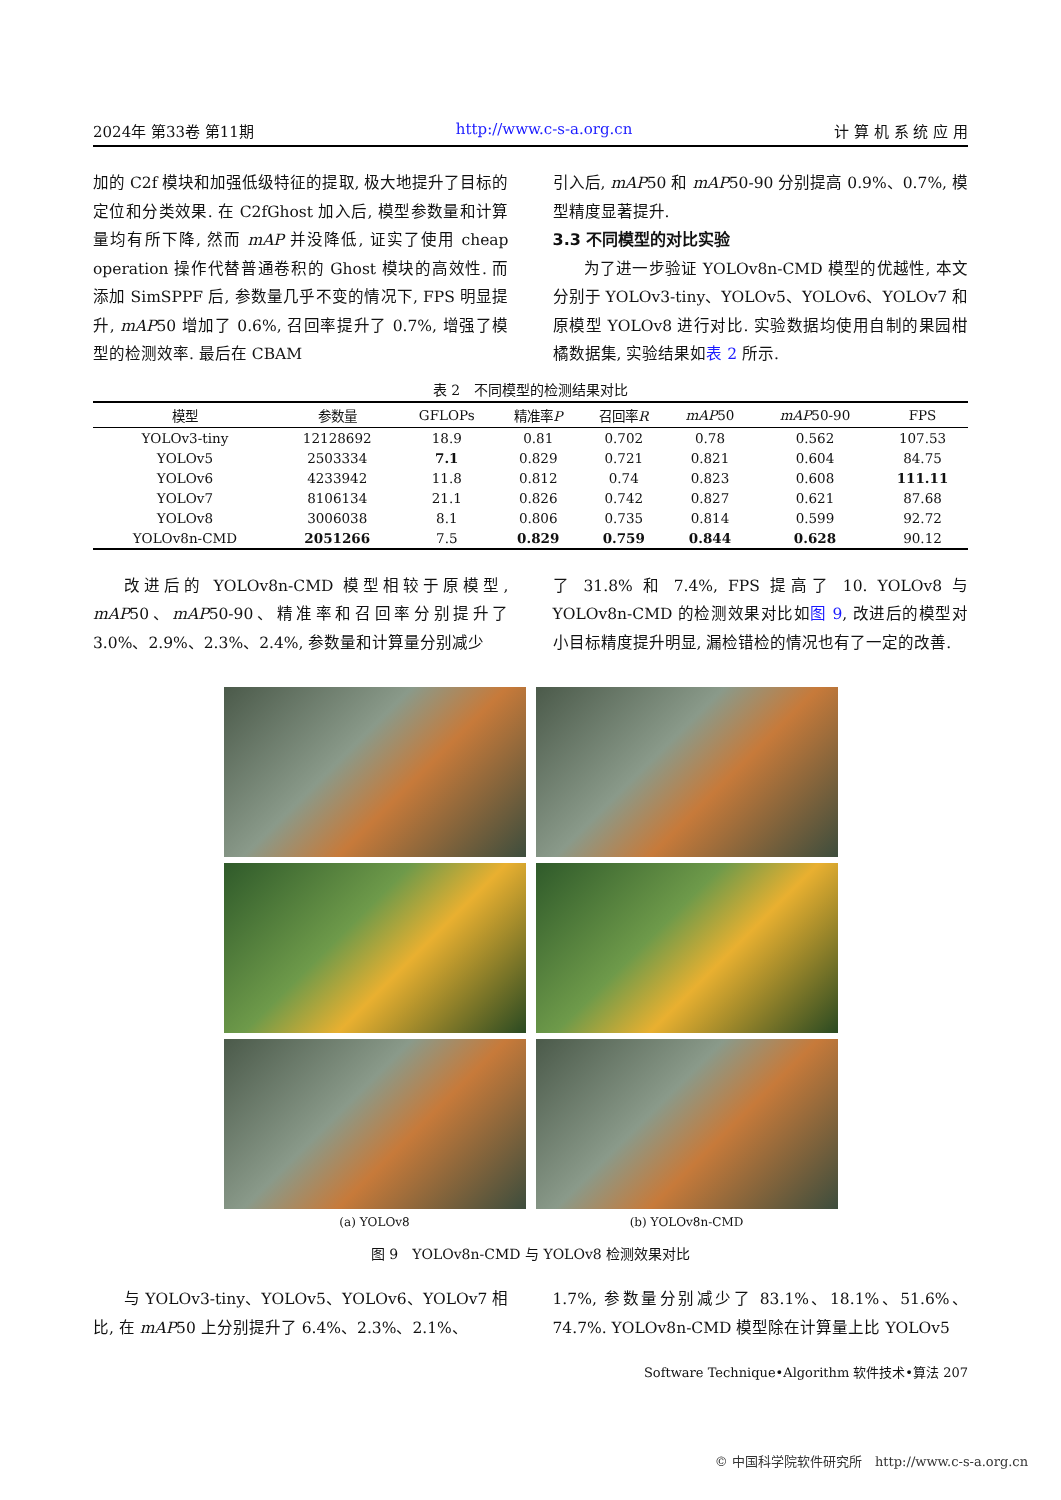2024年 第33卷 第11期 http://www.c-s-a.org.cn 计 算 机 系 统 应 用
加的 C2f 模块和加强低级特征的提取, 极大地提升了目标的定位和分类效果. 在 C2fGhost 加入后, 模型参数量和计算量均有所下降, 然而 mAP 并没降低, 证实了使用 cheap operation 操作代替普通卷积的 Ghost 模块的高效性. 而添加 SimSPPF 后, 参数量几乎不变的情况下, FPS 明显提升, mAP50 增加了 0.6%, 召回率提升了 0.7%, 增强了模型的检测效率. 最后在 CBAM
引入后, mAP50 和 mAP50-90 分别提高 0.9%、0.7%, 模型精度显著提升.
3.3 不同模型的对比实验
为了进一步验证 YOLOv8n-CMD 模型的优越性, 本文分别于 YOLOv3-tiny、YOLOv5、YOLOv6、YOLOv7 和原模型 YOLOv8 进行对比. 实验数据均使用自制的果园柑橘数据集, 实验结果如表 2 所示.
表 2　不同模型的检测结果对比
| 模型 | 参数量 | GFLOPs | 精准率 P | 召回率 R | mAP 50 | mAP 50-90 | FPS |
| --- | --- | --- | --- | --- | --- | --- | --- |
| YOLOv3-tiny | 12128692 | 18.9 | 0.81 | 0.702 | 0.78 | 0.562 | 107.53 |
| YOLOv5 | 2503334 | 7.1 | 0.829 | 0.721 | 0.821 | 0.604 | 84.75 |
| YOLOv6 | 4233942 | 11.8 | 0.812 | 0.74 | 0.823 | 0.608 | 111.11 |
| YOLOv7 | 8106134 | 21.1 | 0.826 | 0.742 | 0.827 | 0.621 | 87.68 |
| YOLOv8 | 3006038 | 8.1 | 0.806 | 0.735 | 0.814 | 0.599 | 92.72 |
| YOLOv8n-CMD | 2051266 | 7.5 | 0.829 | 0.759 | 0.844 | 0.628 | 90.12 |
改进后的 YOLOv8n-CMD 模型相较于原模型, mAP50、mAP50-90、精准率和召回率分别提升了 3.0%、2.9%、2.3%、2.4%, 参数量和计算量分别减少
了 31.8% 和 7.4%, FPS 提高了 10. YOLOv8 与 YOLOv8n-CMD 的检测效果对比如图 9, 改进后的模型对小目标精度提升明显, 漏检错检的情况也有了一定的改善.
(a) YOLOv8
(b) YOLOv8n-CMD
图 9　YOLOv8n-CMD 与 YOLOv8 检测效果对比
与 YOLOv3-tiny、YOLOv5、YOLOv6、YOLOv7 相比, 在 mAP50 上分别提升了 6.4%、2.3%、2.1%、
1.7%, 参数量分别减少了 83.1%、18.1%、51.6%、74.7%. YOLOv8n-CMD 模型除在计算量上比 YOLOv5
Software Technique•Algorithm 软件技术•算法 207
© 中国科学院软件研究所　http://www.c-s-a.org.cn